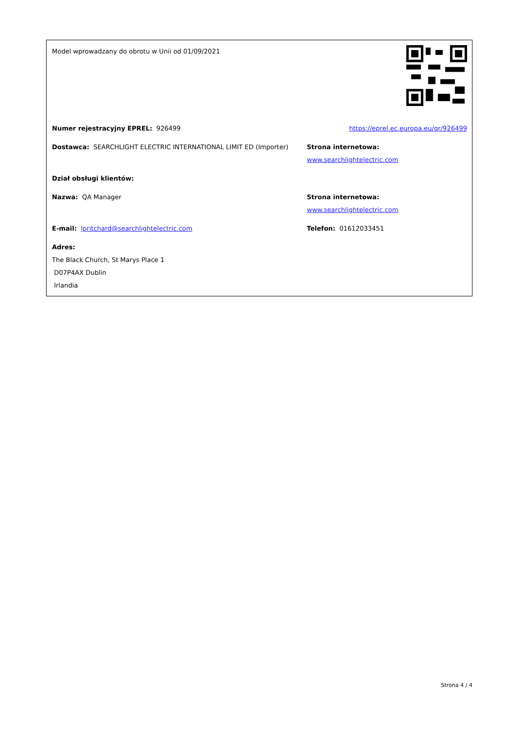Model wprowadzany do obrotu w Unii od 01/09/2021
Numer rejestracyjny EPREL: 926499 https://eprel.ec.europa.eu/qr/926499
Dostawca: SEARCHLIGHT ELECTRIC INTERNATIONAL LIMIT ED (Importer) Strona internetowa: www.searchlightelectric.com
Dział obsługi klientów:
Nazwa: QA Manager Strona internetowa: www.searchlightelectric.com
E-mail: lpritchard@searchlightelectric.com Telefon: 01612033451
Adres:
The Black Church, St Marys Place 1
D07P4AX Dublin
Irlandia
Strona 4 / 4